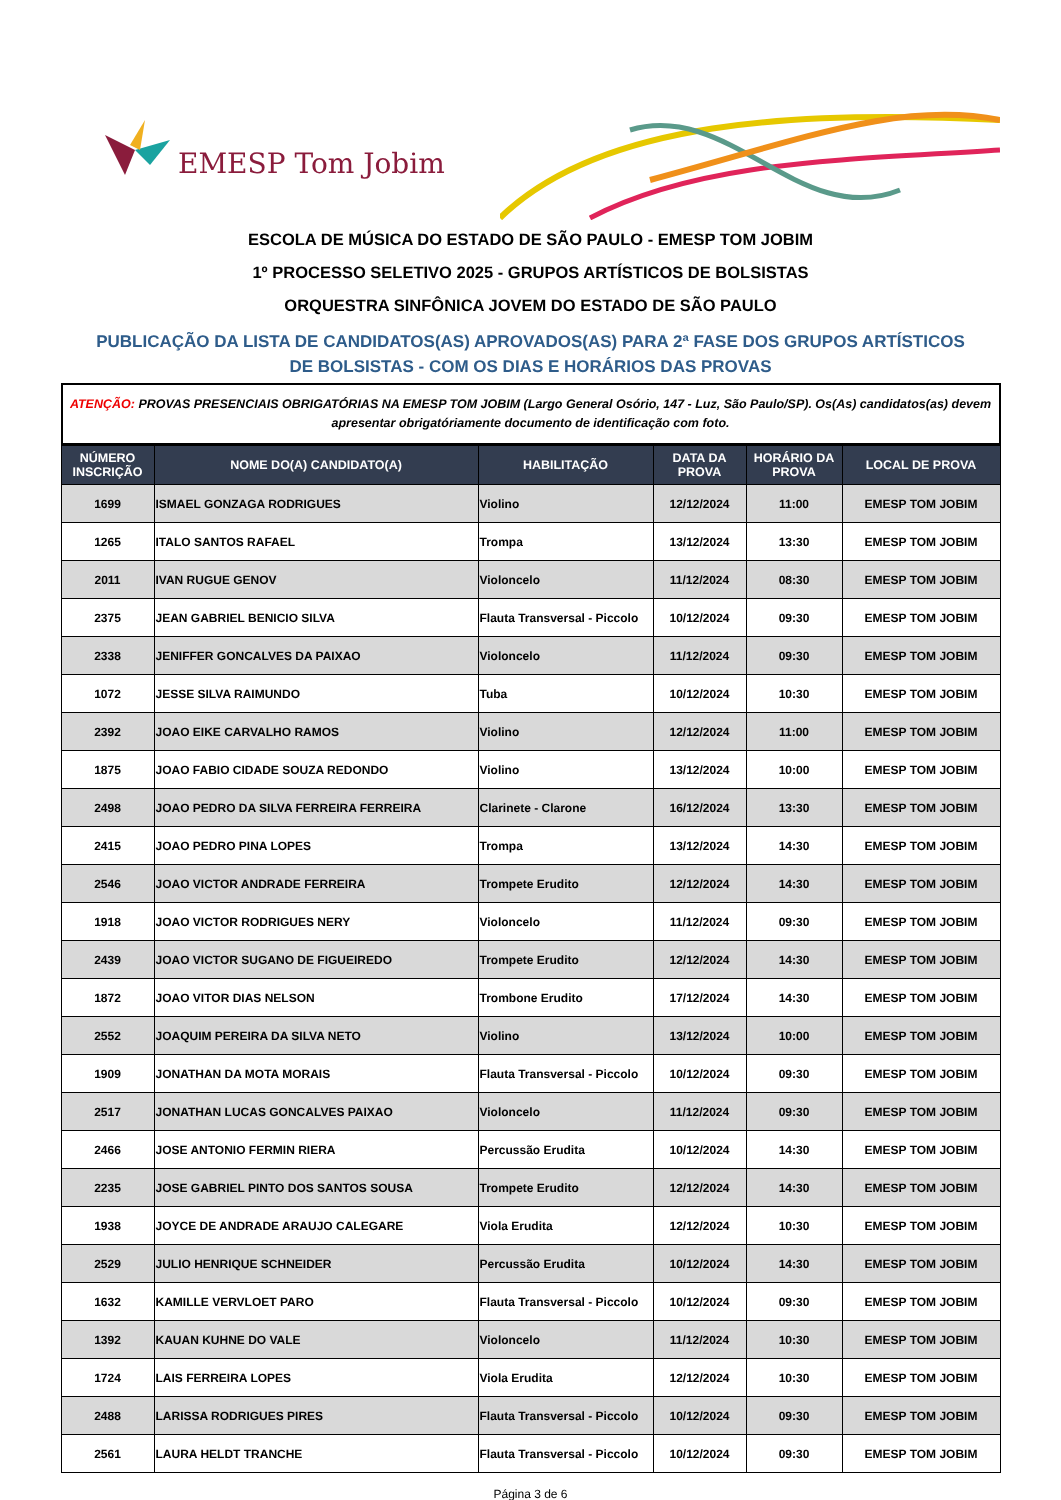EMESP Tom Jobim
ESCOLA DE MÚSICA DO ESTADO DE SÃO PAULO - EMESP TOM JOBIM
1º PROCESSO SELETIVO 2025 - GRUPOS ARTÍSTICOS DE BOLSISTAS
ORQUESTRA SINFÔNICA JOVEM DO ESTADO DE SÃO PAULO
PUBLICAÇÃO DA LISTA DE CANDIDATOS(AS) APROVADOS(AS) PARA 2ª FASE DOS GRUPOS ARTÍSTICOS DE BOLSISTAS - COM OS DIAS E HORÁRIOS DAS PROVAS
ATENÇÃO: PROVAS PRESENCIAIS OBRIGATÓRIAS NA EMESP TOM JOBIM (Largo General Osório, 147 - Luz, São Paulo/SP). Os(As) candidatos(as) devem apresentar obrigatóriamente documento de identificação com foto.
| NÚMERO INSCRIÇÃO | NOME DO(A) CANDIDATO(A) | HABILITAÇÃO | DATA DA PROVA | HORÁRIO DA PROVA | LOCAL DE PROVA |
| --- | --- | --- | --- | --- | --- |
| 1699 | ISMAEL GONZAGA RODRIGUES | Violino | 12/12/2024 | 11:00 | EMESP TOM JOBIM |
| 1265 | ITALO SANTOS RAFAEL | Trompa | 13/12/2024 | 13:30 | EMESP TOM JOBIM |
| 2011 | IVAN RUGUE GENOV | Violoncelo | 11/12/2024 | 08:30 | EMESP TOM JOBIM |
| 2375 | JEAN GABRIEL BENICIO SILVA | Flauta Transversal - Piccolo | 10/12/2024 | 09:30 | EMESP TOM JOBIM |
| 2338 | JENIFFER GONCALVES DA PAIXAO | Violoncelo | 11/12/2024 | 09:30 | EMESP TOM JOBIM |
| 1072 | JESSE SILVA RAIMUNDO | Tuba | 10/12/2024 | 10:30 | EMESP TOM JOBIM |
| 2392 | JOAO EIKE CARVALHO RAMOS | Violino | 12/12/2024 | 11:00 | EMESP TOM JOBIM |
| 1875 | JOAO FABIO CIDADE SOUZA REDONDO | Violino | 13/12/2024 | 10:00 | EMESP TOM JOBIM |
| 2498 | JOAO PEDRO DA SILVA FERREIRA FERREIRA | Clarinete - Clarone | 16/12/2024 | 13:30 | EMESP TOM JOBIM |
| 2415 | JOAO PEDRO PINA LOPES | Trompa | 13/12/2024 | 14:30 | EMESP TOM JOBIM |
| 2546 | JOAO VICTOR ANDRADE FERREIRA | Trompete Erudito | 12/12/2024 | 14:30 | EMESP TOM JOBIM |
| 1918 | JOAO VICTOR RODRIGUES NERY | Violoncelo | 11/12/2024 | 09:30 | EMESP TOM JOBIM |
| 2439 | JOAO VICTOR SUGANO DE FIGUEIREDO | Trompete Erudito | 12/12/2024 | 14:30 | EMESP TOM JOBIM |
| 1872 | JOAO VITOR DIAS NELSON | Trombone Erudito | 17/12/2024 | 14:30 | EMESP TOM JOBIM |
| 2552 | JOAQUIM PEREIRA DA SILVA NETO | Violino | 13/12/2024 | 10:00 | EMESP TOM JOBIM |
| 1909 | JONATHAN DA MOTA MORAIS | Flauta Transversal - Piccolo | 10/12/2024 | 09:30 | EMESP TOM JOBIM |
| 2517 | JONATHAN LUCAS GONCALVES PAIXAO | Violoncelo | 11/12/2024 | 09:30 | EMESP TOM JOBIM |
| 2466 | JOSE ANTONIO FERMIN RIERA | Percussão Erudita | 10/12/2024 | 14:30 | EMESP TOM JOBIM |
| 2235 | JOSE GABRIEL PINTO DOS SANTOS SOUSA | Trompete Erudito | 12/12/2024 | 14:30 | EMESP TOM JOBIM |
| 1938 | JOYCE DE ANDRADE ARAUJO CALEGARE | Viola Erudita | 12/12/2024 | 10:30 | EMESP TOM JOBIM |
| 2529 | JULIO HENRIQUE SCHNEIDER | Percussão Erudita | 10/12/2024 | 14:30 | EMESP TOM JOBIM |
| 1632 | KAMILLE VERVLOET PARO | Flauta Transversal - Piccolo | 10/12/2024 | 09:30 | EMESP TOM JOBIM |
| 1392 | KAUAN KUHNE DO VALE | Violoncelo | 11/12/2024 | 10:30 | EMESP TOM JOBIM |
| 1724 | LAIS FERREIRA LOPES | Viola Erudita | 12/12/2024 | 10:30 | EMESP TOM JOBIM |
| 2488 | LARISSA RODRIGUES PIRES | Flauta Transversal - Piccolo | 10/12/2024 | 09:30 | EMESP TOM JOBIM |
| 2561 | LAURA HELDT TRANCHE | Flauta Transversal - Piccolo | 10/12/2024 | 09:30 | EMESP TOM JOBIM |
Página 3 de 6